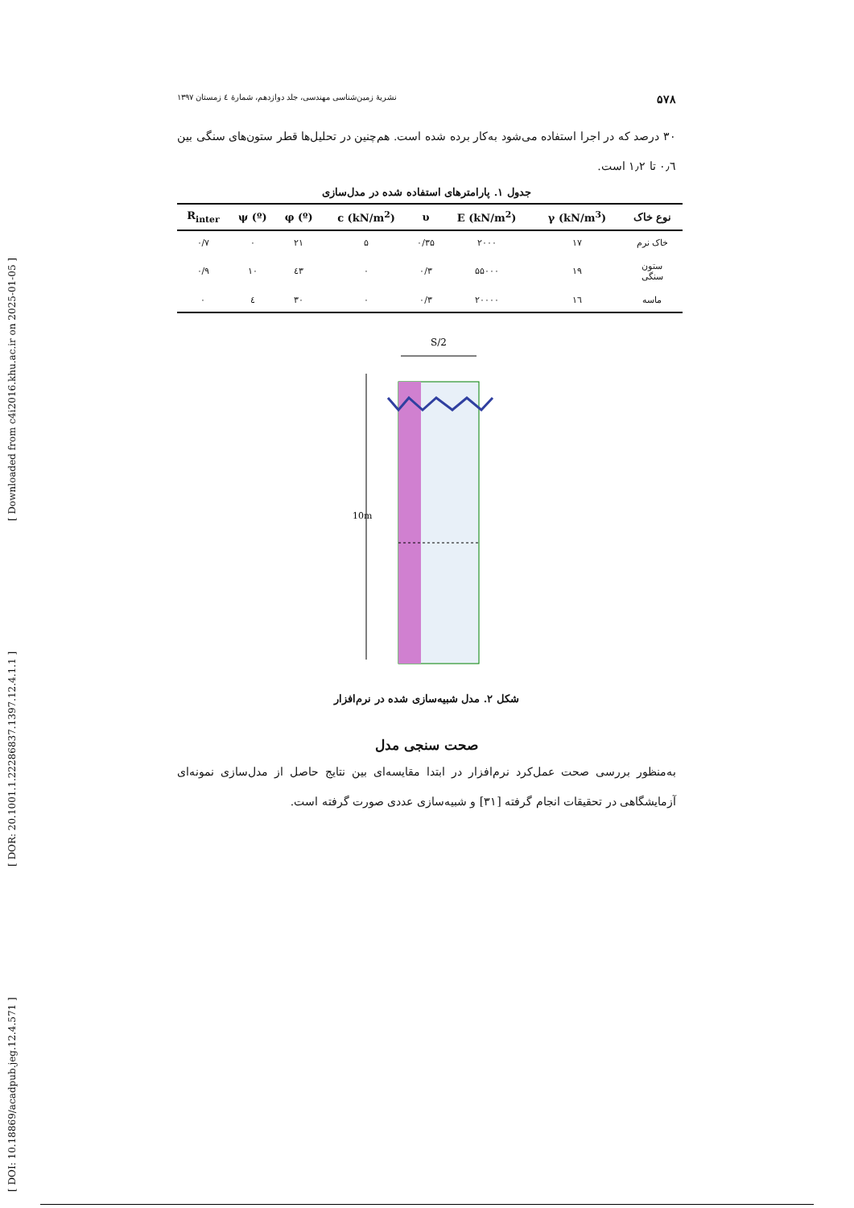[ DOI: 10.18869/acadpub.jeg.12.4.571 ] [ DOR: 20.1001.1.22286837.1397.12.4.1.1 ] [ Downloaded from c4i2016.khu.ac.ir on 2025-01-05 ]
۵۷۸ نشریهٔ زمین‌شناسی مهندسی، جلد دوازدهم، شمارهٔ ٤ زمستان ١٣٩٧
۳۰ درصد که در اجرا استفاده می‌شود به‌کار برده شده است. هم‌چنین در تحلیل‌ها قطر ستون‌های سنگی بین ۰٫٦ تا ۱٫۲ است.
جدول ۱. پارامترهای استفاده شده در مدل‌سازی
| نوع خاک | γ (kN/m<sup>3</sup>) | E (kN/m<sup>2</sup>) | υ | c (kN/m<sup>2</sup>) | φ (º) | ψ (º) | R<sub>inter</sub> |
| --- | --- | --- | --- | --- | --- | --- | --- |
| خاک نرم | ۱۷ | ۲۰۰۰ | ۰/۳۵ | ۵ | ۲۱ | ۰ | ۰/۷ |
| ستون سنگی | ۱۹ | ۵۵۰۰۰ | ۰/۳ | ۰ | ٤۳ | ۱۰ | ۰/۹ |
| ماسه | ۱٦ | ۲۰۰۰۰ | ۰/۳ | ۰ | ۳۰ | ٤ | ۰ |
S/2
10m
شکل ۲. مدل شبیه‌سازی شده در نرم‌افزار
صحت سنجی مدل
به‌منظور بررسی صحت عمل‌کرد نرم‌افزار در ابتدا مقایسه‌ای بین نتایج حاصل از مدل‌سازی نمونه‌ای آزمایشگاهی در تحقیقات انجام گرفته [۳۱] و شبیه‌سازی عددی صورت گرفته است.